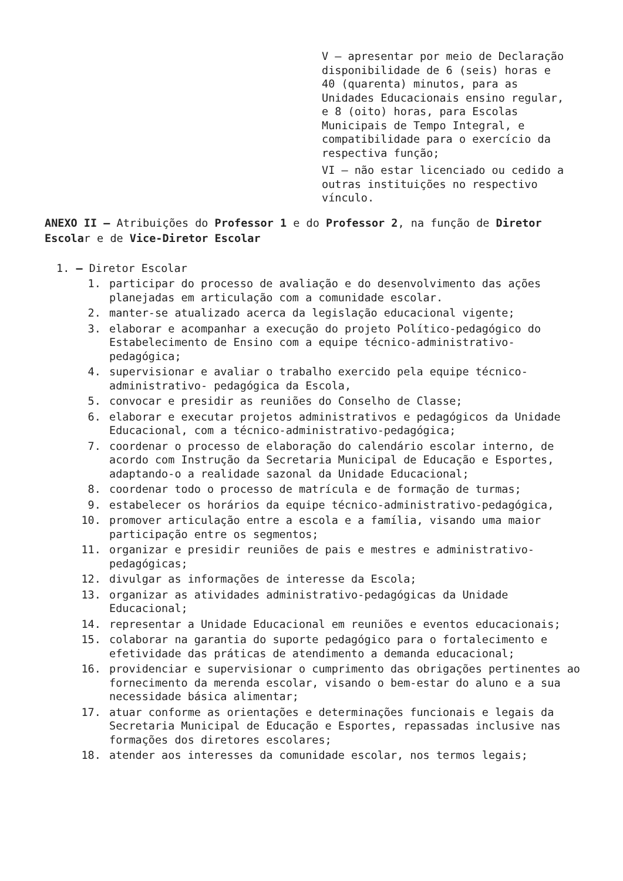V – apresentar por meio de Declaração disponibilidade de 6 (seis) horas e 40 (quarenta) minutos, para as Unidades Educacionais ensino regular, e 8 (oito) horas, para Escolas Municipais de Tempo Integral, e compatibilidade para o exercício da respectiva função;
VI – não estar licenciado ou cedido a outras instituições no respectivo vínculo.
ANEXO II – Atribuições do Professor 1 e do Professor 2, na função de Diretor Escolar e de Vice-Diretor Escolar
1. – Diretor Escolar
1. participar do processo de avaliação e do desenvolvimento das ações planejadas em articulação com a comunidade escolar.
2. manter-se atualizado acerca da legislação educacional vigente;
3. elaborar e acompanhar a execução do projeto Político-pedagógico do Estabelecimento de Ensino com a equipe técnico-administrativo-pedagógica;
4. supervisionar e avaliar o trabalho exercido pela equipe técnico-administrativo- pedagógica da Escola,
5. convocar e presidir as reuniões do Conselho de Classe;
6. elaborar e executar projetos administrativos e pedagógicos da Unidade Educacional, com a técnico-administrativo-pedagógica;
7. coordenar o processo de elaboração do calendário escolar interno, de acordo com Instrução da Secretaria Municipal de Educação e Esportes, adaptando-o a realidade sazonal da Unidade Educacional;
8. coordenar todo o processo de matrícula e de formação de turmas;
9. estabelecer os horários da equipe técnico-administrativo-pedagógica,
10. promover articulação entre a escola e a família, visando uma maior participação entre os segmentos;
11. organizar e presidir reuniões de pais e mestres e administrativo-pedagógicas;
12. divulgar as informações de interesse da Escola;
13. organizar as atividades administrativo-pedagógicas da Unidade Educacional;
14. representar a Unidade Educacional em reuniões e eventos educacionais;
15. colaborar na garantia do suporte pedagógico para o fortalecimento e efetividade das práticas de atendimento a demanda educacional;
16. providenciar e supervisionar o cumprimento das obrigações pertinentes ao fornecimento da merenda escolar, visando o bem-estar do aluno e a sua necessidade básica alimentar;
17. atuar conforme as orientações e determinações funcionais e legais da Secretaria Municipal de Educação e Esportes, repassadas inclusive nas formações dos diretores escolares;
18. atender aos interesses da comunidade escolar, nos termos legais;